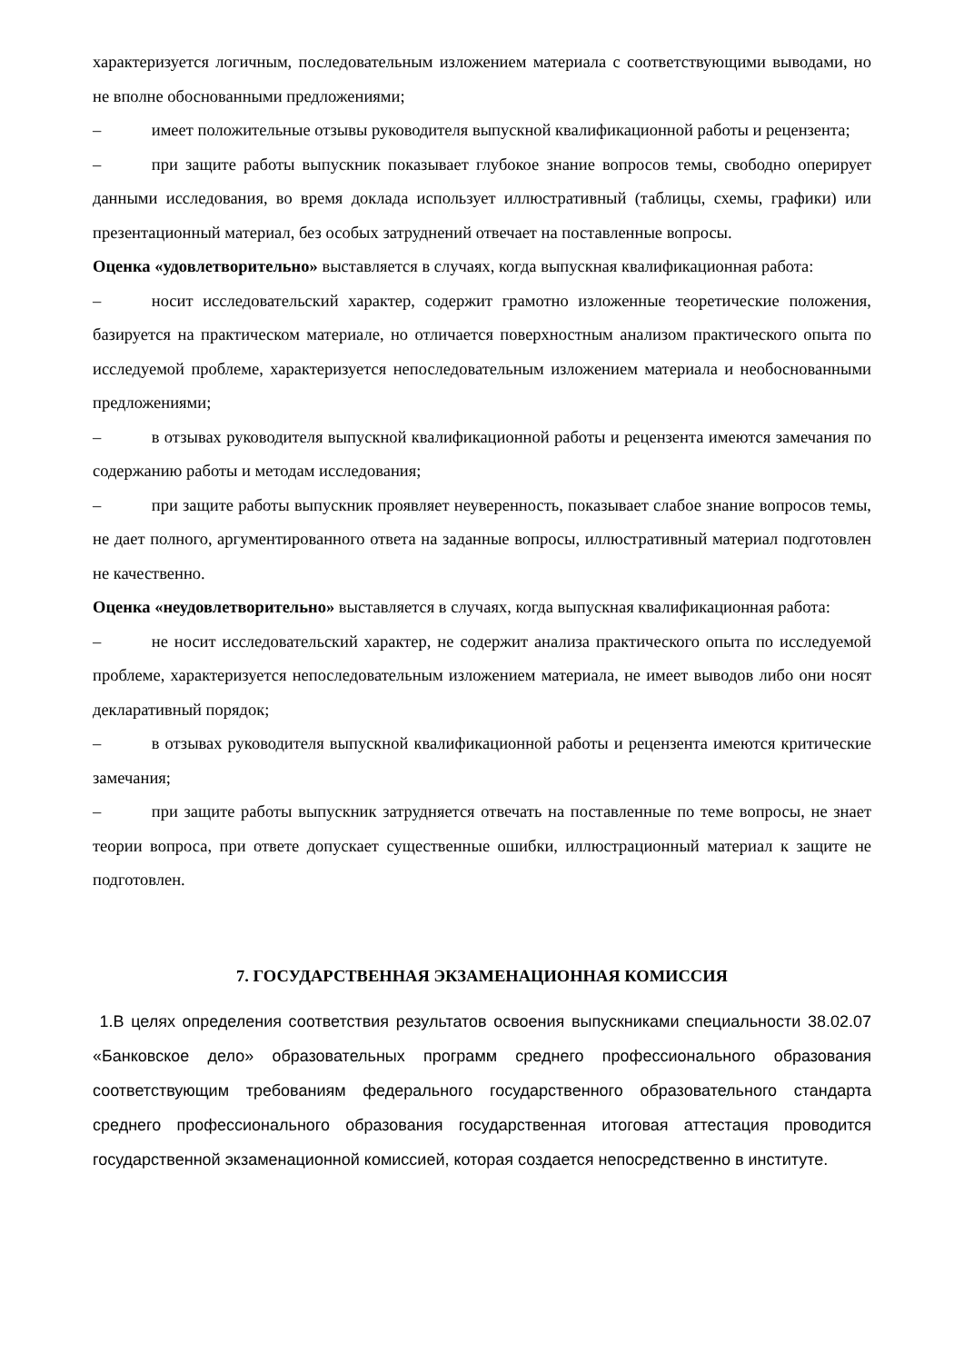характеризуется логичным, последовательным изложением материала с соответствующими выводами, но не вполне обоснованными предложениями;
–   имеет положительные отзывы руководителя выпускной квалификационной работы и рецензента;
–   при защите работы выпускник показывает глубокое знание вопросов темы, свободно оперирует данными исследования, во время доклада использует иллюстративный (таблицы, схемы, графики) или презентационный материал, без особых затруднений отвечает на поставленные вопросы.
Оценка «удовлетворительно» выставляется в случаях, когда выпускная квалификационная работа:
–   носит исследовательский характер, содержит грамотно изложенные теоретические положения, базируется на практическом материале, но отличается поверхностным анализом практического опыта по исследуемой проблеме, характеризуется непоследовательным изложением материала и необоснованными предложениями;
–   в отзывах руководителя выпускной квалификационной работы и рецензента имеются замечания по содержанию работы и методам исследования;
–   при защите работы выпускник проявляет неуверенность, показывает слабое знание вопросов темы, не дает полного, аргументированного ответа на заданные вопросы, иллюстративный материал подготовлен не качественно.
Оценка «неудовлетворительно» выставляется в случаях, когда выпускная квалификационная работа:
–   не носит исследовательский характер, не содержит анализа практического опыта по исследуемой проблеме, характеризуется непоследовательным изложением материала, не имеет выводов либо они носят декларативный порядок;
–   в отзывах руководителя выпускной квалификационной работы и рецензента имеются критические замечания;
–   при защите работы выпускник затрудняется отвечать на поставленные по теме вопросы, не знает теории вопроса, при ответе допускает существенные ошибки, иллюстрационный материал к защите не подготовлен.
7. ГОСУДАРСТВЕННАЯ ЭКЗАМЕНАЦИОННАЯ КОМИССИЯ
1.В целях определения соответствия результатов освоения выпускниками специальности 38.02.07 «Банковское дело» образовательных программ среднего профессионального образования соответствующим требованиям федерального государственного образовательного стандарта среднего профессионального образования государственная итоговая аттестация проводится государственной экзаменационной комиссией, которая создается непосредственно в институте.